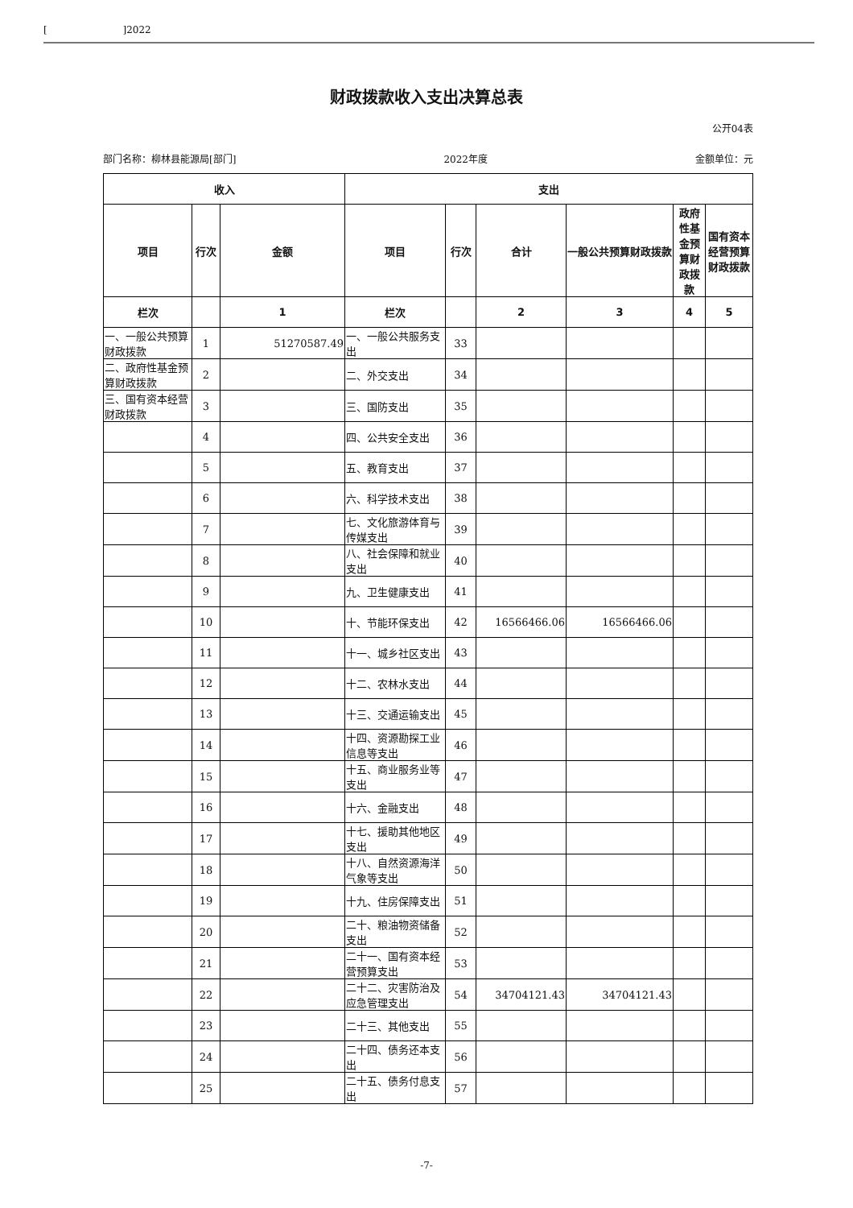[ ]2022
财政拨款收入支出决算总表
公开04表
部门名称：柳林县能源局[部门] 2022年度 金额单位：元
| 收入 | | | 支出 | | | | | |
| --- | --- | --- | --- | --- | --- | --- | --- | --- |
| 项目 | 行次 | 金额 | 项目 | 行次 | 合计 | 一般公共预算财政拨款 | 政府性基金预算财政拨款 | 国有资本经营预算财政拨款 |
| 栏次 | | 1 | 栏次 | | 2 | 3 | 4 | 5 |
| 一、一般公共预算财政拨款 | 1 | 51270587.49 | 一、一般公共服务支出 | 33 | | | | |
| 二、政府性基金预算财政拨款 | 2 | | 二、外交支出 | 34 | | | | |
| 三、国有资本经营财政拨款 | 3 | | 三、国防支出 | 35 | | | | |
| | 4 | | 四、公共安全支出 | 36 | | | | |
| | 5 | | 五、教育支出 | 37 | | | | |
| | 6 | | 六、科学技术支出 | 38 | | | | |
| | 7 | | 七、文化旅游体育与传媒支出 | 39 | | | | |
| | 8 | | 八、社会保障和就业支出 | 40 | | | | |
| | 9 | | 九、卫生健康支出 | 41 | | | | |
| | 10 | | 十、节能环保支出 | 42 | 16566466.06 | 16566466.06 | | |
| | 11 | | 十一、城乡社区支出 | 43 | | | | |
| | 12 | | 十二、农林水支出 | 44 | | | | |
| | 13 | | 十三、交通运输支出 | 45 | | | | |
| | 14 | | 十四、资源勘探工业信息等支出 | 46 | | | | |
| | 15 | | 十五、商业服务业等支出 | 47 | | | | |
| | 16 | | 十六、金融支出 | 48 | | | | |
| | 17 | | 十七、援助其他地区支出 | 49 | | | | |
| | 18 | | 十八、自然资源海洋气象等支出 | 50 | | | | |
| | 19 | | 十九、住房保障支出 | 51 | | | | |
| | 20 | | 二十、粮油物资储备支出 | 52 | | | | |
| | 21 | | 二十一、国有资本经营预算支出 | 53 | | | | |
| | 22 | | 二十二、灾害防治及应急管理支出 | 54 | 34704121.43 | 34704121.43 | | |
| | 23 | | 二十三、其他支出 | 55 | | | | |
| | 24 | | 二十四、债务还本支出 | 56 | | | | |
| | 25 | | 二十五、债务付息支出 | 57 | | | | |
-7-